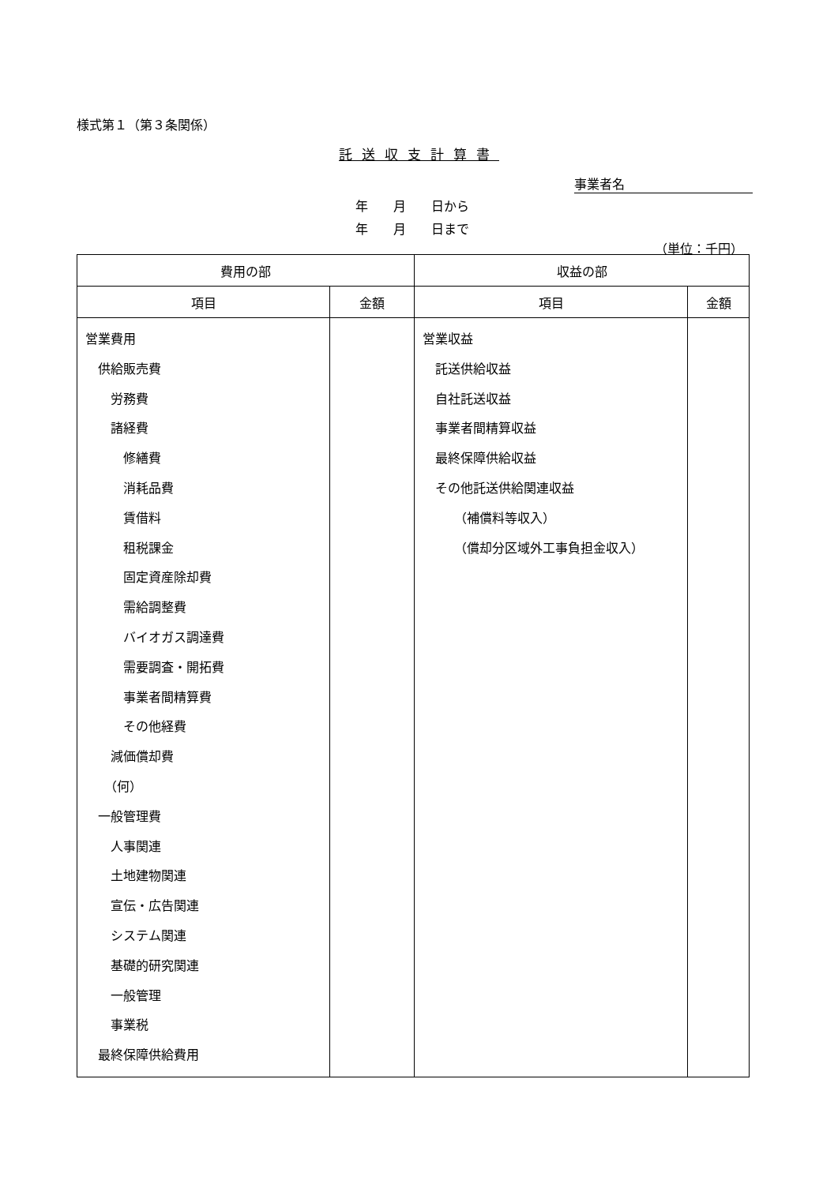様式第１（第３条関係）
託送収支計算書
事業者名
年　　月　　日から
年　　月　　日まで
（単位：千円）
| 費用の部 | | 収益の部 | |
| --- | --- | --- | --- |
| 項目 | 金額 | 項目 | 金額 |
| 営業費用 供給販売費 労務費 諸経費 修繕費 消耗品費 賃借料 租税課金 固定資産除却費 需給調整費 バイオガス調達費 需要調査・開拓費 事業者間精算費 その他経費 減価償却費 （何） 一般管理費 人事関連 土地建物関連 宣伝・広告関連 システム関連 基礎的研究関連 一般管理 事業税 最終保障供給費用 | | 営業収益 託送供給収益 自社託送収益 事業者間精算収益 最終保障供給収益 その他託送供給関連収益 （補償料等収入） （償却分区域外工事負担金収入） | |